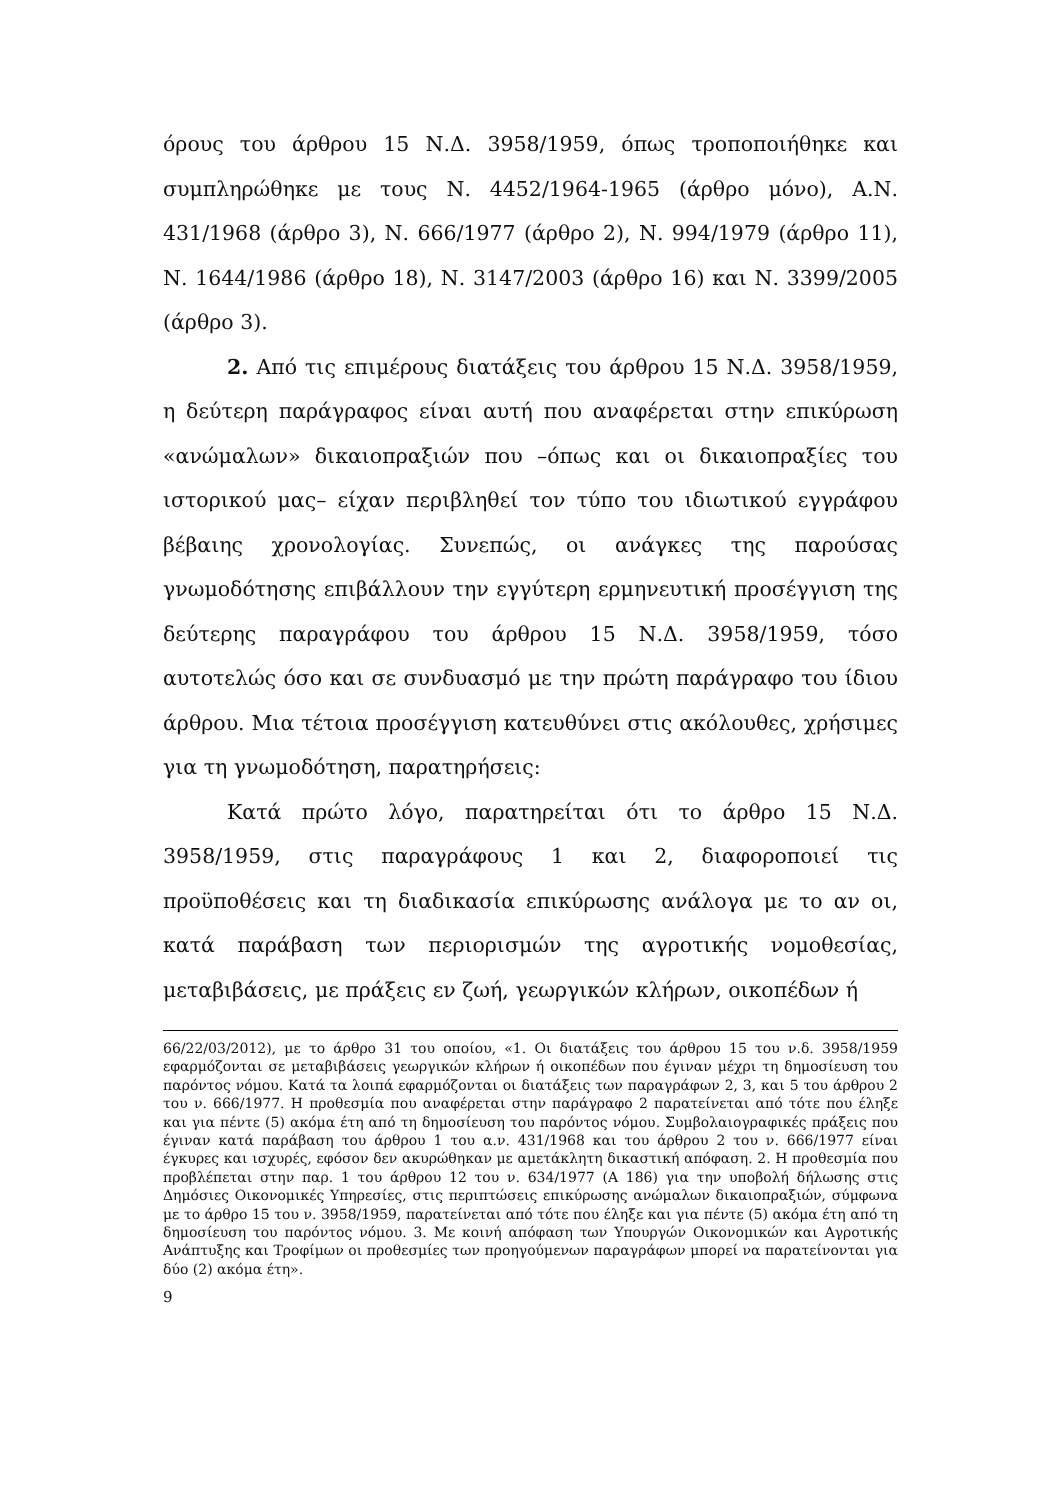όρους του άρθρου 15 Ν.Δ. 3958/1959, όπως τροποποιήθηκε και συμπληρώθηκε με τους Ν. 4452/1964-1965 (άρθρο μόνο), Α.Ν. 431/1968 (άρθρο 3), Ν. 666/1977 (άρθρο 2), Ν. 994/1979 (άρθρο 11), Ν. 1644/1986 (άρθρο 18), Ν. 3147/2003 (άρθρο 16) και Ν. 3399/2005 (άρθρο 3).
2. Από τις επιμέρους διατάξεις του άρθρου 15 Ν.Δ. 3958/1959, η δεύτερη παράγραφος είναι αυτή που αναφέρεται στην επικύρωση «ανώμαλων» δικαιοπραξιών που –όπως και οι δικαιοπραξίες του ιστορικού μας– είχαν περιβληθεί τον τύπο του ιδιωτικού εγγράφου βέβαιης χρονολογίας. Συνεπώς, οι ανάγκες της παρούσας γνωμοδότησης επιβάλλουν την εγγύτερη ερμηνευτική προσέγγιση της δεύτερης παραγράφου του άρθρου 15 Ν.Δ. 3958/1959, τόσο αυτοτελώς όσο και σε συνδυασμό με την πρώτη παράγραφο του ίδιου άρθρου. Μια τέτοια προσέγγιση κατευθύνει στις ακόλουθες, χρήσιμες για τη γνωμοδότηση, παρατηρήσεις:
Κατά πρώτο λόγο, παρατηρείται ότι το άρθρο 15 Ν.Δ. 3958/1959, στις παραγράφους 1 και 2, διαφοροποιεί τις προϋποθέσεις και τη διαδικασία επικύρωσης ανάλογα με το αν οι, κατά παράβαση των περιορισμών της αγροτικής νομοθεσίας, μεταβιβάσεις, με πράξεις εν ζωή, γεωργικών κλήρων, οικοπέδων ή
66/22/03/2012), με το άρθρο 31 του οποίου, «1. Οι διατάξεις του άρθρου 15 του ν.δ. 3958/1959 εφαρμόζονται σε μεταβιβάσεις γεωργικών κλήρων ή οικοπέδων που έγιναν μέχρι τη δημοσίευση του παρόντος νόμου. Κατά τα λοιπά εφαρμόζονται οι διατάξεις των παραγράφων 2, 3, και 5 του άρθρου 2 του ν. 666/1977. Η προθεσμία που αναφέρεται στην παράγραφο 2 παρατείνεται από τότε που έληξε και για πέντε (5) ακόμα έτη από τη δημοσίευση του παρόντος νόμου. Συμβολαιογραφικές πράξεις που έγιναν κατά παράβαση του άρθρου 1 του α.ν. 431/1968 και του άρθρου 2 του ν. 666/1977 είναι έγκυρες και ισχυρές, εφόσον δεν ακυρώθηκαν με αμετάκλητη δικαστική απόφαση. 2. Η προθεσμία που προβλέπεται στην παρ. 1 του άρθρου 12 του ν. 634/1977 (Α 186) για την υποβολή δήλωσης στις Δημόσιες Οικονομικές Υπηρεσίες, στις περιπτώσεις επικύρωσης ανώμαλων δικαιοπραξιών, σύμφωνα με το άρθρο 15 του ν. 3958/1959, παρατείνεται από τότε που έληξε και για πέντε (5) ακόμα έτη από τη δημοσίευση του παρόντος νόμου. 3. Με κοινή απόφαση των Υπουργών Οικονομικών και Αγροτικής Ανάπτυξης και Τροφίμων οι προθεσμίες των προηγούμενων παραγράφων μπορεί να παρατείνονται για δύο (2) ακόμα έτη».
9